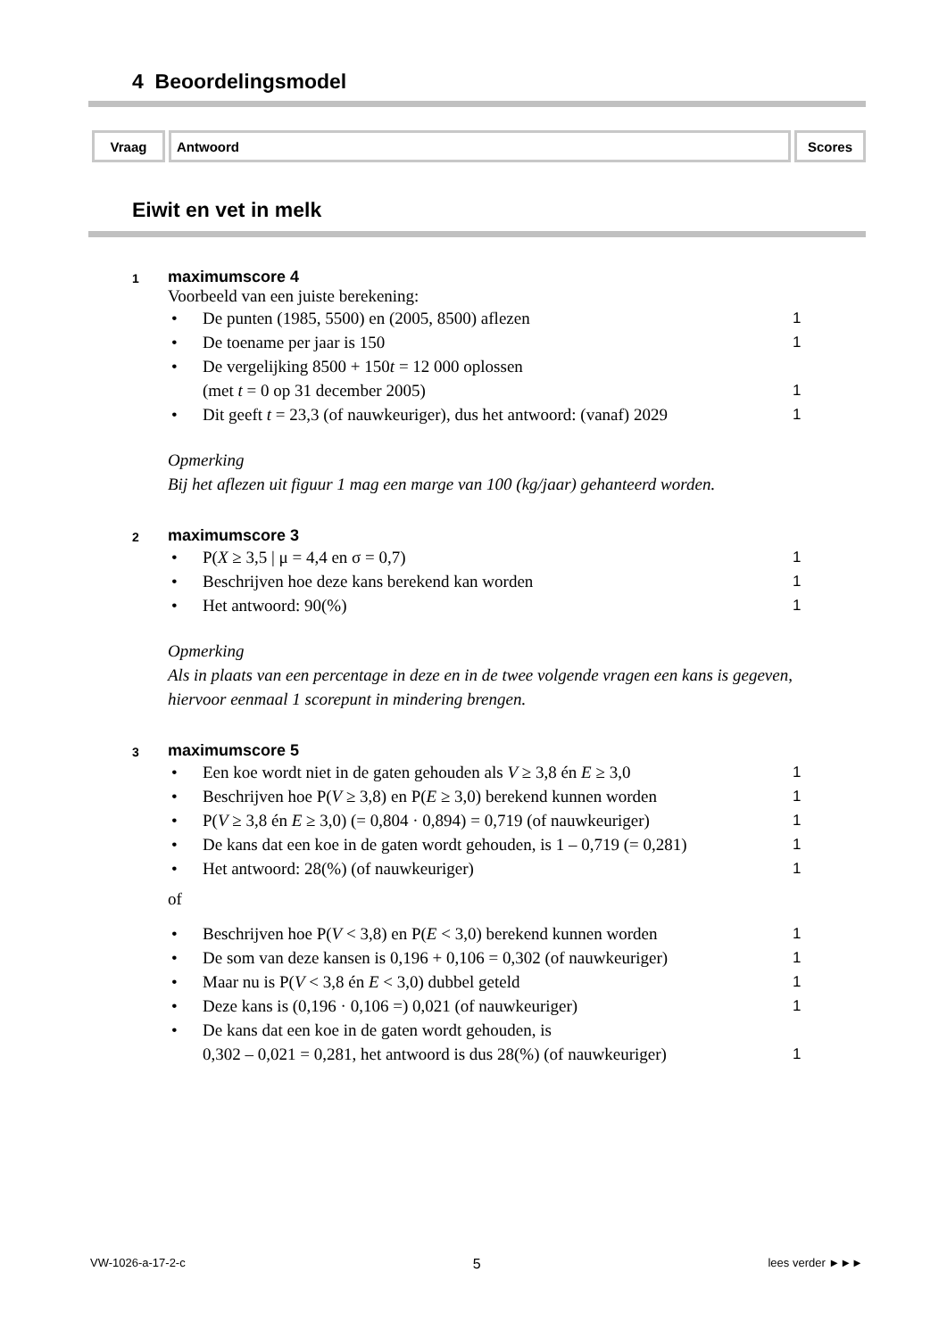4 Beoordelingsmodel
| Vraag | Antwoord | Scores |
| --- | --- | --- |
Eiwit en vet in melk
1
maximumscore 4
Voorbeeld van een juiste berekening:
• De punten (1985, 5500) en (2005, 8500) aflezen 1
• De toename per jaar is 150 1
• De vergelijking 8500 + 150t = 12 000 oplossen
(met t = 0 op 31 december 2005)
1
• Dit geeft t = 23,3 (of nauwkeuriger), dus het antwoord: (vanaf) 2029 1
Opmerking
Bij het aflezen uit figuur 1 mag een marge van 100 (kg/jaar) gehanteerd worden.
2
maximumscore 3
• P(X ≥ 3,5 | μ = 4,4 en σ = 0,7) 1
• Beschrijven hoe deze kans berekend kan worden 1
• Het antwoord: 90(%) 1
Opmerking
Als in plaats van een percentage in deze en in de twee volgende vragen een kans is gegeven, hiervoor eenmaal 1 scorepunt in mindering brengen.
3
maximumscore 5
• Een koe wordt niet in de gaten gehouden als V ≥ 3,8 én E ≥ 3,0 1
• Beschrijven hoe P(V ≥ 3,8) en P(E ≥ 3,0) berekend kunnen worden 1
• P(V ≥ 3,8 én E ≥ 3,0) (= 0,804 · 0,894) = 0,719 (of nauwkeuriger) 1
• De kans dat een koe in de gaten wordt gehouden, is 1 – 0,719 (= 0,281) 1
• Het antwoord: 28(%) (of nauwkeuriger) 1
of
• Beschrijven hoe P(V < 3,8) en P(E < 3,0) berekend kunnen worden 1
• De som van deze kansen is 0,196 + 0,106 = 0,302 (of nauwkeuriger) 1
• Maar nu is P(V < 3,8 én E < 3,0) dubbel geteld 1
• Deze kans is (0,196 · 0,106 =) 0,021 (of nauwkeuriger) 1
• De kans dat een koe in de gaten wordt gehouden, is
0,302 – 0,021 = 0,281, het antwoord is dus 28(%) (of nauwkeuriger)
1
VW-1026-a-17-2-c 5 lees verder ►►►